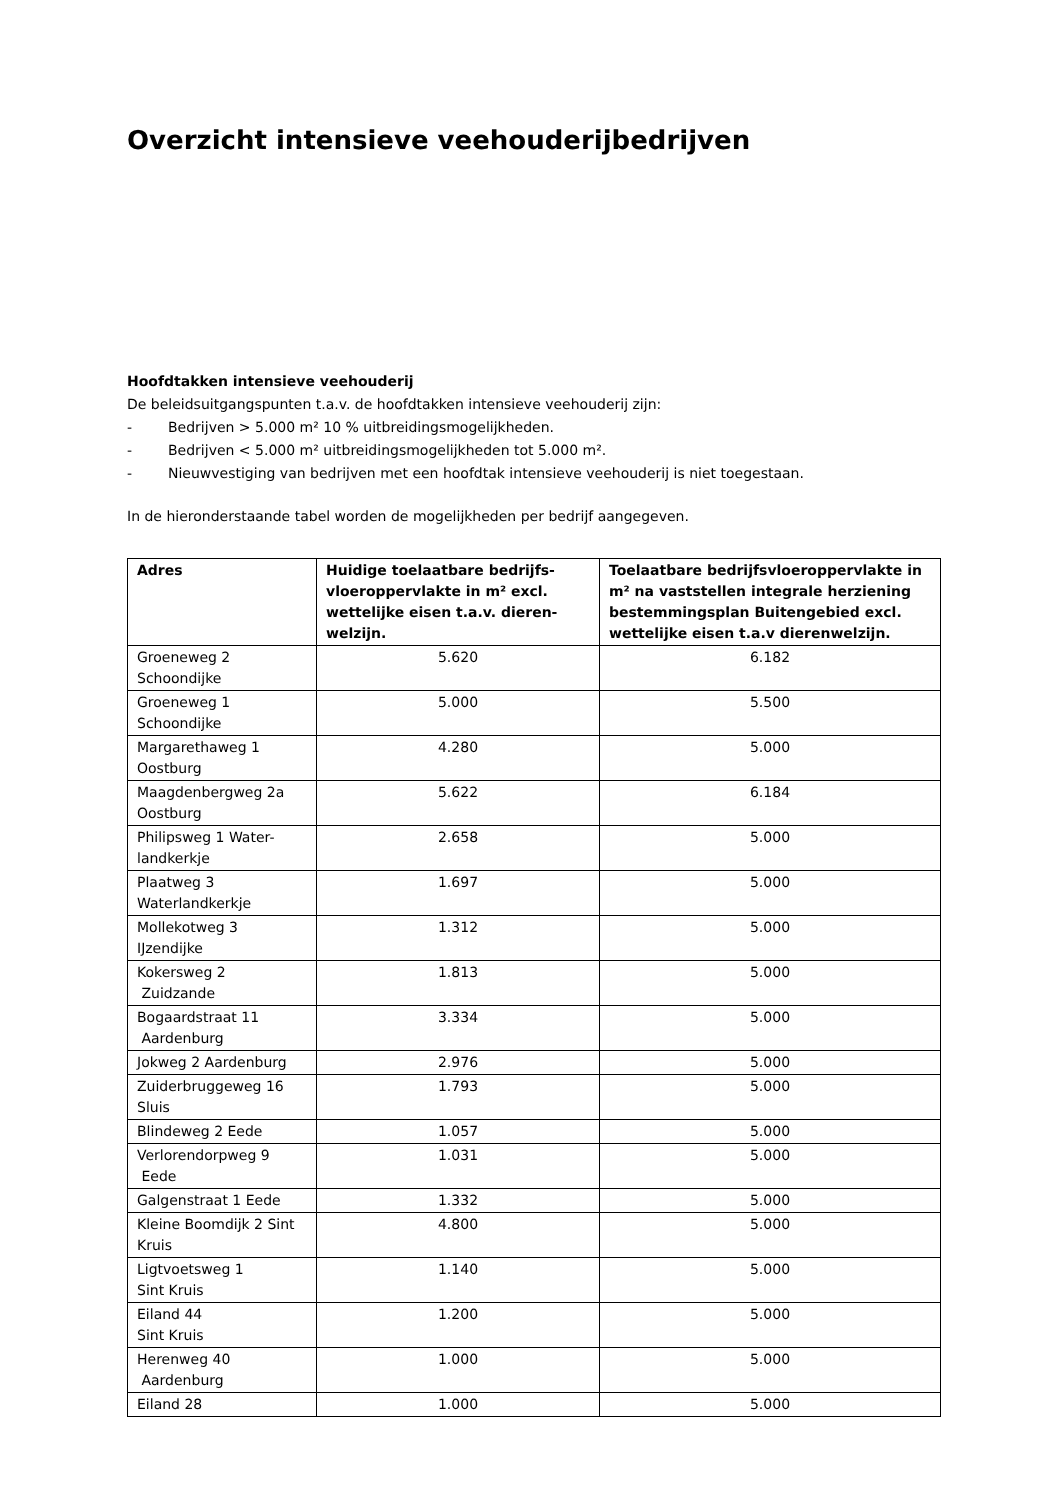Overzicht intensieve veehouderijbedrijven
Hoofdtakken intensieve veehouderij
De beleidsuitgangspunten t.a.v. de hoofdtakken intensieve veehouderij zijn:
- Bedrijven > 5.000 m² 10 % uitbreidingsmogelijkheden.
- Bedrijven < 5.000 m² uitbreidingsmogelijkheden tot 5.000 m².
- Nieuwvestiging van bedrijven met een hoofdtak intensieve veehouderij is niet toegestaan.
In de hieronderstaande tabel worden de mogelijkheden per bedrijf aangegeven.
| Adres | Huidige toelaatbare bedrijfs-vloeroppervlakte in m² excl. wettelijke eisen t.a.v. dieren-welzijn. | Toelaatbare bedrijfsvloeroppervlakte in m² na vaststellen integrale herziening bestemmingsplan Buitengebied excl. wettelijke eisen t.a.v dierenwelzijn. |
| --- | --- | --- |
| Groeneweg 2 Schoondijke | 5.620 | 6.182 |
| Groeneweg 1 Schoondijke | 5.000 | 5.500 |
| Margarethaweg 1 Oostburg | 4.280 | 5.000 |
| Maagdenbergweg 2a Oostburg | 5.622 | 6.184 |
| Philipsweg 1 Water- landkerkje | 2.658 | 5.000 |
| Plaatweg 3 Waterlandkerkje | 1.697 | 5.000 |
| Mollekotweg 3 IJzendijke | 1.312 | 5.000 |
| Kokersweg 2 Zuidzande | 1.813 | 5.000 |
| Bogaardstraat 11 Aardenburg | 3.334 | 5.000 |
| Jokweg 2 Aardenburg | 2.976 | 5.000 |
| Zuiderbruggeweg 16 Sluis | 1.793 | 5.000 |
| Blindeweg 2 Eede | 1.057 | 5.000 |
| Verlorendorpweg 9 Eede | 1.031 | 5.000 |
| Galgenstraat 1 Eede | 1.332 | 5.000 |
| Kleine Boomdijk 2 Sint Kruis | 4.800 | 5.000 |
| Ligtvoetsweg 1 Sint Kruis | 1.140 | 5.000 |
| Eiland 44 Sint Kruis | 1.200 | 5.000 |
| Herenweg 40 Aardenburg | 1.000 | 5.000 |
| Eiland 28 | 1.000 | 5.000 |